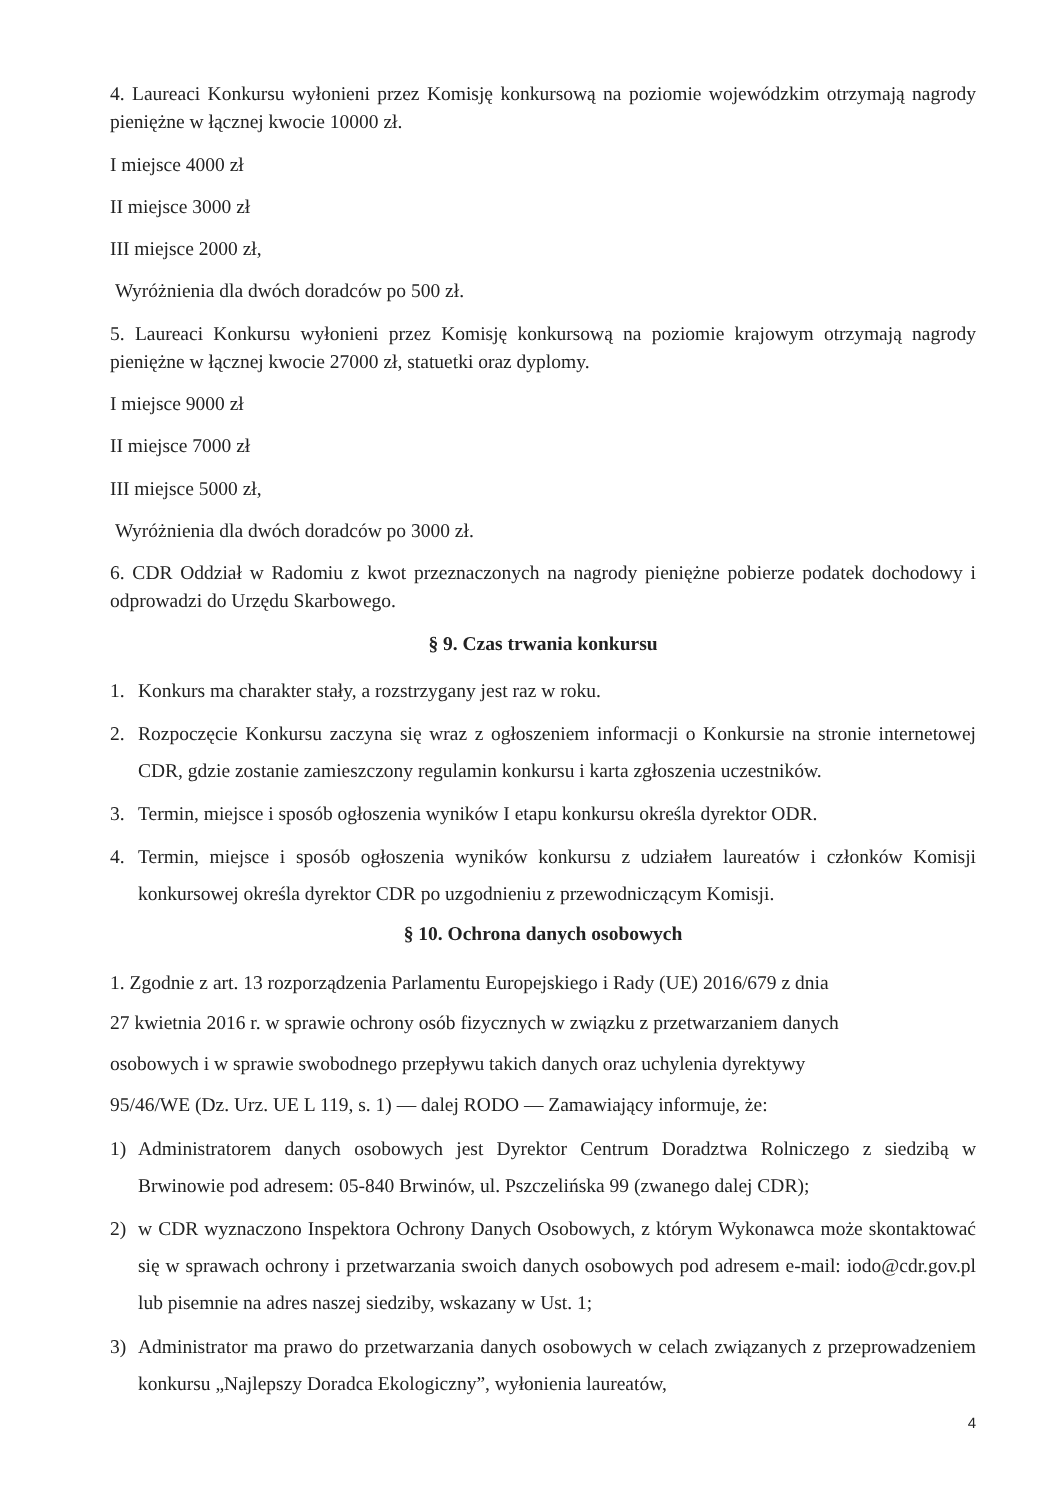4. Laureaci Konkursu wyłonieni przez Komisję konkursową na poziomie wojewódzkim otrzymają nagrody pieniężne w łącznej kwocie 10000 zł.
I miejsce 4000 zł
II miejsce 3000 zł
III miejsce 2000 zł,
Wyróżnienia dla dwóch doradców po 500 zł.
5. Laureaci Konkursu wyłonieni przez Komisję konkursową na poziomie krajowym otrzymają nagrody pieniężne w łącznej kwocie 27000 zł, statuetki oraz dyplomy.
I miejsce 9000 zł
II miejsce 7000 zł
III miejsce 5000 zł,
Wyróżnienia dla dwóch doradców po 3000 zł.
6. CDR Oddział w Radomiu z kwot przeznaczonych na nagrody pieniężne pobierze podatek dochodowy i odprowadzi do Urzędu Skarbowego.
§ 9. Czas trwania konkursu
1. Konkurs ma charakter stały, a rozstrzygany jest raz w roku.
2. Rozpoczęcie Konkursu zaczyna się wraz z ogłoszeniem informacji o Konkursie na stronie internetowej CDR, gdzie zostanie zamieszczony regulamin konkursu i karta zgłoszenia uczestników.
3. Termin, miejsce i sposób ogłoszenia wyników I etapu konkursu określa dyrektor ODR.
4. Termin, miejsce i sposób ogłoszenia wyników konkursu z udziałem laureatów i członków Komisji konkursowej określa dyrektor CDR po uzgodnieniu z przewodniczącym Komisji.
§ 10. Ochrona danych osobowych
1. Zgodnie z art. 13 rozporządzenia Parlamentu Europejskiego i Rady (UE) 2016/679 z dnia
27 kwietnia 2016 r. w sprawie ochrony osób fizycznych w związku z przetwarzaniem danych
osobowych i w sprawie swobodnego przepływu takich danych oraz uchylenia dyrektywy
95/46/WE (Dz. Urz. UE L 119, s. 1) — dalej RODO — Zamawiający informuje, że:
1) Administratorem danych osobowych jest Dyrektor Centrum Doradztwa Rolniczego z siedzibą w Brwinowie pod adresem: 05-840 Brwinów, ul. Pszczelińska 99 (zwanego dalej CDR);
2) w CDR wyznaczono Inspektora Ochrony Danych Osobowych, z którym Wykonawca może skontaktować się w sprawach ochrony i przetwarzania swoich danych osobowych pod adresem e-mail: iodo@cdr.gov.pl lub pisemnie na adres naszej siedziby, wskazany w Ust. 1;
3) Administrator ma prawo do przetwarzania danych osobowych w celach związanych z przeprowadzeniem konkursu „Najlepszy Doradca Ekologiczny”, wyłonienia laureatów,
4